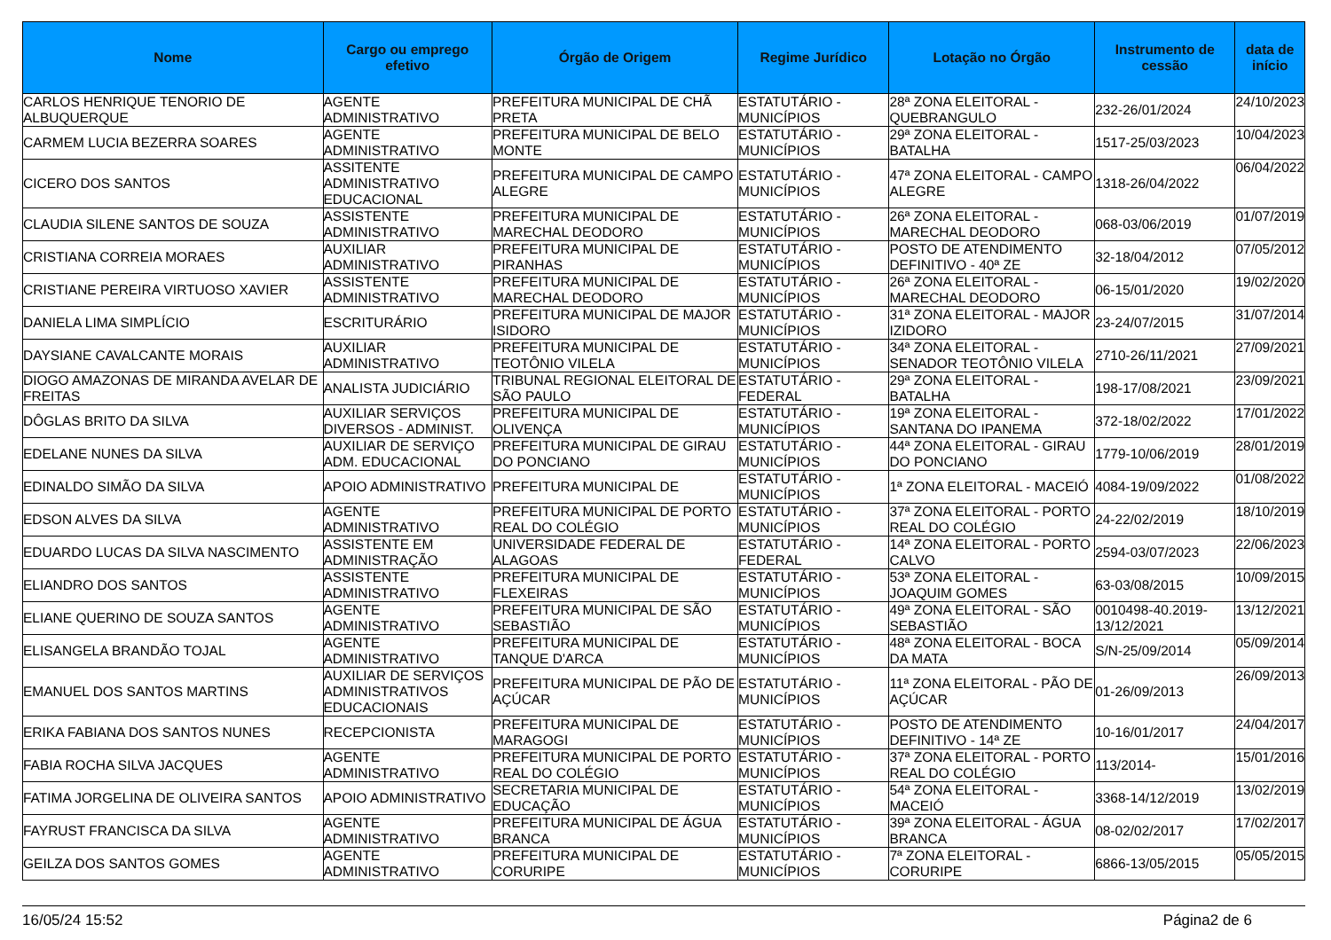| Nome | Cargo ou emprego efetivo | Órgão de Origem | Regime Jurídico | Lotação no Órgão | Instrumento de cessão | data de início |
| --- | --- | --- | --- | --- | --- | --- |
| CARLOS HENRIQUE TENORIO DE ALBUQUERQUE | AGENTE ADMINISTRATIVO | PREFEITURA MUNICIPAL DE CHÃ PRETA | ESTATUTÁRIO - MUNICÍPIOS | 28ª ZONA ELEITORAL - QUEBRANGULO | 232-26/01/2024 | 24/10/2023 |
| CARMEM LUCIA BEZERRA SOARES | AGENTE ADMINISTRATIVO | PREFEITURA MUNICIPAL DE BELO MONTE | ESTATUTÁRIO - MUNICÍPIOS | 29ª ZONA ELEITORAL - BATALHA | 1517-25/03/2023 | 10/04/2023 |
| CICERO DOS SANTOS | ASSITENTE ADMINISTRATIVO EDUCACIONAL | PREFEITURA MUNICIPAL DE CAMPO ALEGRE | ESTATUTÁRIO - MUNICÍPIOS | 47ª ZONA ELEITORAL - CAMPO ALEGRE | 1318-26/04/2022 | 06/04/2022 |
| CLAUDIA SILENE SANTOS DE SOUZA | ASSISTENTE ADMINISTRATIVO | PREFEITURA MUNICIPAL DE MARECHAL DEODORO | ESTATUTÁRIO - MUNICÍPIOS | 26ª ZONA ELEITORAL - MARECHAL DEODORO | 068-03/06/2019 | 01/07/2019 |
| CRISTIANA CORREIA MORAES | AUXILIAR ADMINISTRATIVO | PREFEITURA MUNICIPAL DE PIRANHAS | ESTATUTÁRIO - MUNICÍPIOS | POSTO DE ATENDIMENTO DEFINITIVO - 40ª ZE | 32-18/04/2012 | 07/05/2012 |
| CRISTIANE PEREIRA VIRTUOSO XAVIER | ASSISTENTE ADMINISTRATIVO | PREFEITURA MUNICIPAL DE MARECHAL DEODORO | ESTATUTÁRIO - MUNICÍPIOS | 26ª ZONA ELEITORAL - MARECHAL DEODORO | 06-15/01/2020 | 19/02/2020 |
| DANIELA LIMA SIMPLÍCIO | ESCRITURÁRIO | PREFEITURA MUNICIPAL DE MAJOR ISIDORO | ESTATUTÁRIO - MUNICÍPIOS | 31ª ZONA ELEITORAL - MAJOR IZIDORO | 23-24/07/2015 | 31/07/2014 |
| DAYSIANE CAVALCANTE MORAIS | AUXILIAR ADMINISTRATIVO | PREFEITURA MUNICIPAL DE TEOTÔNIO VILELA | ESTATUTÁRIO - MUNICÍPIOS | 34ª ZONA ELEITORAL - SENADOR TEOTÔNIO VILELA | 2710-26/11/2021 | 27/09/2021 |
| DIOGO AMAZONAS DE MIRANDA AVELAR DE FREITAS | ANALISTA JUDICIÁRIO | TRIBUNAL REGIONAL ELEITORAL DE SÃO PAULO | ESTATUTÁRIO - FEDERAL | 29ª ZONA ELEITORAL - BATALHA | 198-17/08/2021 | 23/09/2021 |
| DÔGLAS BRITO DA SILVA | AUXILIAR SERVIÇOS DIVERSOS - ADMINIST. | PREFEITURA MUNICIPAL DE OLIVENÇA | ESTATUTÁRIO - MUNICÍPIOS | 19ª ZONA ELEITORAL - SANTANA DO IPANEMA | 372-18/02/2022 | 17/01/2022 |
| EDELANE NUNES DA SILVA | AUXILIAR DE SERVIÇO ADM. EDUCACIONAL | PREFEITURA MUNICIPAL DE GIRAU DO PONCIANO | ESTATUTÁRIO - MUNICÍPIOS | 44ª ZONA ELEITORAL - GIRAU DO PONCIANO | 1779-10/06/2019 | 28/01/2019 |
| EDINALDO SIMÃO DA SILVA | APOIO ADMINISTRATIVO | PREFEITURA MUNICIPAL DE | ESTATUTÁRIO - MUNICÍPIOS | 1ª ZONA ELEITORAL - MACEIÓ | 4084-19/09/2022 | 01/08/2022 |
| EDSON ALVES DA SILVA | AGENTE ADMINISTRATIVO | PREFEITURA MUNICIPAL DE PORTO REAL DO COLÉGIO | ESTATUTÁRIO - MUNICÍPIOS | 37ª ZONA ELEITORAL - PORTO REAL DO COLÉGIO | 24-22/02/2019 | 18/10/2019 |
| EDUARDO LUCAS DA SILVA NASCIMENTO | ASSISTENTE EM ADMINISTRAÇÃO | UNIVERSIDADE FEDERAL DE ALAGOAS | ESTATUTÁRIO - FEDERAL | 14ª ZONA ELEITORAL - PORTO CALVO | 2594-03/07/2023 | 22/06/2023 |
| ELIANDRO DOS SANTOS | ASSISTENTE ADMINISTRATIVO | PREFEITURA MUNICIPAL DE FLEXEIRAS | ESTATUTÁRIO - MUNICÍPIOS | 53ª ZONA ELEITORAL - JOAQUIM GOMES | 63-03/08/2015 | 10/09/2015 |
| ELIANE QUERINO DE SOUZA SANTOS | AGENTE ADMINISTRATIVO | PREFEITURA MUNICIPAL DE SÃO SEBASTIÃO | ESTATUTÁRIO - MUNICÍPIOS | 49ª ZONA ELEITORAL - SÃO SEBASTIÃO | 0010498-40.2019-13/12/2021 | 13/12/2021 |
| ELISANGELA BRANDÃO TOJAL | AGENTE ADMINISTRATIVO | PREFEITURA MUNICIPAL DE TANQUE D'ARCA | ESTATUTÁRIO - MUNICÍPIOS | 48ª ZONA ELEITORAL - BOCA DA MATA | S/N-25/09/2014 | 05/09/2014 |
| EMANUEL DOS SANTOS MARTINS | AUXILIAR DE SERVIÇOS ADMINISTRATIVOS EDUCACIONAIS | PREFEITURA MUNICIPAL DE PÃO DE AÇÚCAR | ESTATUTÁRIO - MUNICÍPIOS | 11ª ZONA ELEITORAL - PÃO DE AÇÚCAR | 01-26/09/2013 | 26/09/2013 |
| ERIKA FABIANA DOS SANTOS NUNES | RECEPCIONISTA | PREFEITURA MUNICIPAL DE MARAGOGI | ESTATUTÁRIO - MUNICÍPIOS | POSTO DE ATENDIMENTO DEFINITIVO - 14ª ZE | 10-16/01/2017 | 24/04/2017 |
| FABIA ROCHA SILVA JACQUES | AGENTE ADMINISTRATIVO | PREFEITURA MUNICIPAL DE PORTO REAL DO COLÉGIO | ESTATUTÁRIO - MUNICÍPIOS | 37ª ZONA ELEITORAL - PORTO REAL DO COLÉGIO | 113/2014- | 15/01/2016 |
| FATIMA JORGELINA DE OLIVEIRA SANTOS | APOIO ADMINISTRATIVO | SECRETARIA MUNICIPAL DE EDUCAÇÃO | ESTATUTÁRIO - MUNICÍPIOS | 54ª ZONA ELEITORAL - MACEIÓ | 3368-14/12/2019 | 13/02/2019 |
| FAYRUST FRANCISCA DA SILVA | AGENTE ADMINISTRATIVO | PREFEITURA MUNICIPAL DE ÁGUA BRANCA | ESTATUTÁRIO - MUNICÍPIOS | 39ª ZONA ELEITORAL - ÁGUA BRANCA | 08-02/02/2017 | 17/02/2017 |
| GEILZA DOS SANTOS GOMES | AGENTE ADMINISTRATIVO | PREFEITURA MUNICIPAL DE CORURIPE | ESTATUTÁRIO - MUNICÍPIOS | 7ª ZONA ELEITORAL - CORURIPE | 6866-13/05/2015 | 05/05/2015 |
16/05/24 15:52 Página2 de 6